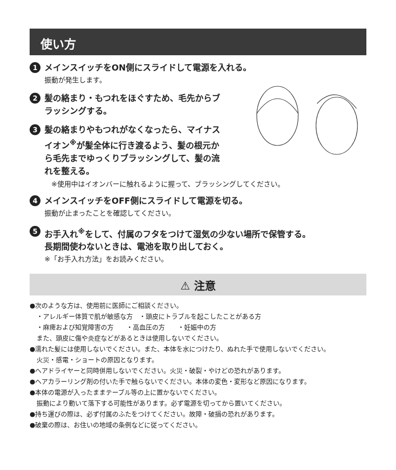使い方
1
メインスイッチをON側にスライドして電源を入れる。
振動が発生します。
2
髪の絡まり・もつれをほぐすため、毛先からブラッシングする。
3
髪の絡まりやもつれがなくなったら、マイナスイオン<sup>※</sup>が髪全体に行き渡るよう、髪の根元から毛先までゆっくりブラッシングして、髪の流れを整える。
※使用中はイオンバーに触れるように握って、ブラッシングしてください。
4
メインスイッチをOFF側にスライドして電源を切る。
振動が止まったことを確認してください。
5
お手入れ<sup>※</sup>をして、付属のフタをつけて湿気の少ない場所で保管する。
長期間使わないときは、電池を取り出しておく。
※「お手入れ方法」をお読みください。
⚠ 注意
●次のような方は、使用前に医師にご相談ください。
・アレルギー体質で肌が敏感な方　・頭皮にトラブルを起こしたことがある方
・麻痺および知覚障害の方　　・高血圧の方　　・妊娠中の方
また、頭皮に傷や炎症などがあるときは使用しないでください。
●濡れた髪には使用しないでください。また、本体を水につけたり、ぬれた手で使用しないでください。
火災・感電・ショートの原因となります。
●ヘアドライヤーと同時併用しないでください。火災・破裂・やけどの恐れがあります。
●ヘアカラーリング剤の付いた手で触らないでください。本体の変色・変形など原因になります。
●本体の電源が入ったままテーブル等の上に置かないでください。
振動により動いて落下する可能性があります。必ず電源を切ってから置いてください。
●持ち運びの際は、必ず付属のふたをつけてください。故障・破損の恐れがあります。
●破棄の際は、お住いの地域の条例などに従ってください。